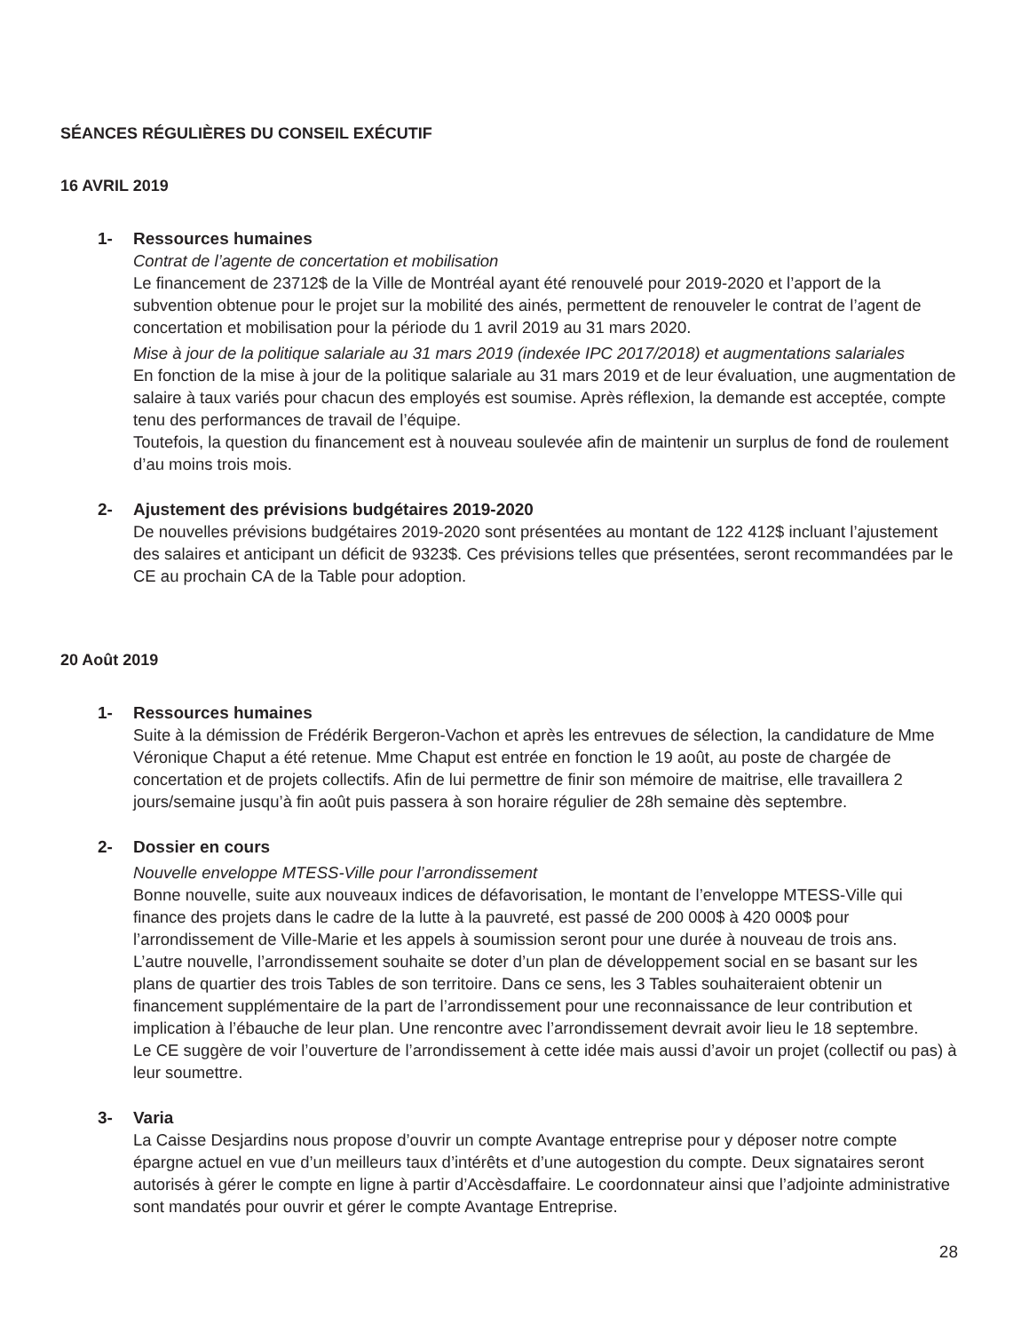SÉANCES RÉGULIÈRES DU CONSEIL EXÉCUTIF
16 AVRIL 2019
1- Ressources humaines
Contrat de l’agente de concertation et mobilisation
Le financement de 23712$ de la Ville de Montréal ayant été renouvelé pour 2019-2020 et l’apport de la subvention obtenue pour le projet sur la mobilité des ainés, permettent de renouveler le contrat de l’agent de concertation et mobilisation pour la période du 1 avril 2019 au 31 mars 2020.
Mise à jour de la politique salariale au 31 mars 2019 (indexée IPC 2017/2018) et augmentations salariales
En fonction de la mise à jour de la politique salariale au 31 mars 2019 et de leur évaluation, une augmentation de salaire à taux variés pour chacun des employés est soumise. Après réflexion, la demande est acceptée, compte tenu des performances de travail de l’équipe.
Toutefois, la question du financement est à nouveau soulevée afin de maintenir un surplus de fond de roulement d’au moins trois mois.
2- Ajustement des prévisions budgétaires 2019-2020
De nouvelles prévisions budgétaires 2019-2020 sont présentées au montant de 122 412$ incluant l’ajustement des salaires et anticipant un déficit de 9323$. Ces prévisions telles que présentées, seront recommandées par le CE au prochain CA de la Table pour adoption.
20 Août 2019
1- Ressources humaines
Suite à la démission de Frédérik Bergeron-Vachon et après les entrevues de sélection, la candidature de Mme Véronique Chaput a été retenue. Mme Chaput est entrée en fonction le 19 août, au poste de chargée de concertation et de projets collectifs. Afin de lui permettre de finir son mémoire de maitrise, elle travaillera 2 jours/semaine jusqu’à fin août puis passera à son horaire régulier de 28h semaine dès septembre.
2- Dossier en cours
Nouvelle enveloppe MTESS-Ville pour l’arrondissement
Bonne nouvelle, suite aux nouveaux indices de défavorisation, le montant de l’enveloppe MTESS-Ville qui finance des projets dans le cadre de la lutte à la pauvreté, est passé de 200 000$ à 420 000$ pour l’arrondissement de Ville-Marie et les appels à soumission seront pour une durée à nouveau de trois ans.
L’autre nouvelle, l’arrondissement souhaite se doter d’un plan de développement social en se basant sur les plans de quartier des trois Tables de son territoire. Dans ce sens, les 3 Tables souhaiteraient obtenir un financement supplémentaire de la part de l’arrondissement pour une reconnaissance de leur contribution et implication à l’ébauche de leur plan. Une rencontre avec l’arrondissement devrait avoir lieu le 18 septembre.
Le CE suggère de voir l’ouverture de l’arrondissement à cette idée mais aussi d’avoir un projet (collectif ou pas) à leur soumettre.
3- Varia
La Caisse Desjardins nous propose d’ouvrir un compte Avantage entreprise pour y déposer notre compte épargne actuel en vue d’un meilleurs taux d’intérêts et d’une autogestion du compte. Deux signataires seront autorisés à gérer le compte en ligne à partir d’Accèsdaffaire. Le coordonnateur ainsi que l’adjointe administrative sont mandatés pour ouvrir et gérer le compte Avantage Entreprise.
28